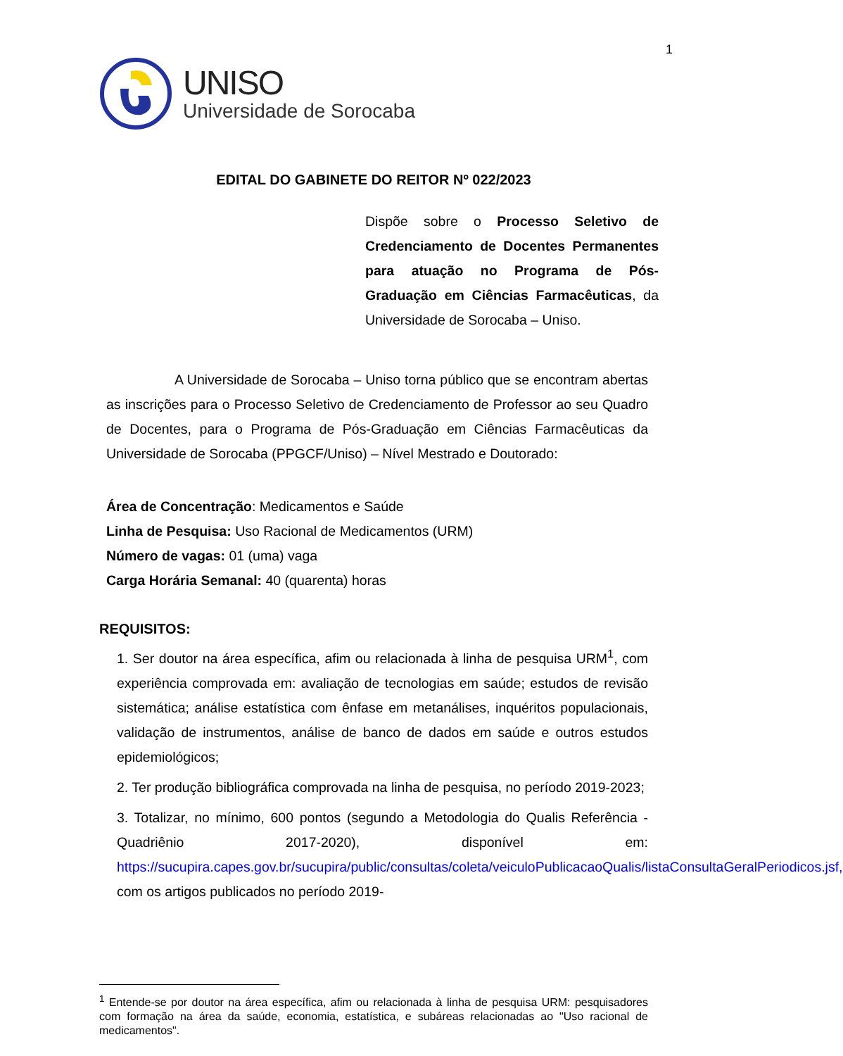1
UNISO
Universidade de Sorocaba
EDITAL DO GABINETE DO REITOR Nº 022/2023
Dispõe sobre o Processo Seletivo de Credenciamento de Docentes Permanentes para atuação no Programa de Pós-Graduação em Ciências Farmacêuticas, da Universidade de Sorocaba – Uniso.
A Universidade de Sorocaba – Uniso torna público que se encontram abertas as inscrições para o Processo Seletivo de Credenciamento de Professor ao seu Quadro de Docentes, para o Programa de Pós-Graduação em Ciências Farmacêuticas da Universidade de Sorocaba (PPGCF/Uniso) – Nível Mestrado e Doutorado:
Área de Concentração: Medicamentos e Saúde
Linha de Pesquisa: Uso Racional de Medicamentos (URM)
Número de vagas: 01 (uma) vaga
Carga Horária Semanal: 40 (quarenta) horas
REQUISITOS:
1. Ser doutor na área específica, afim ou relacionada à linha de pesquisa URM<sup>1</sup>, com experiência comprovada em: avaliação de tecnologias em saúde; estudos de revisão sistemática; análise estatística com ênfase em metanálises, inquéritos populacionais, validação de instrumentos, análise de banco de dados em saúde e outros estudos epidemiológicos;
2. Ter produção bibliográfica comprovada na linha de pesquisa, no período 2019-2023;
3. Totalizar, no mínimo, 600 pontos (segundo a Metodologia do Qualis Referência - Quadriênio 2017-2020), disponível em: https://sucupira.capes.gov.br/sucupira/public/consultas/coleta/veiculoPublicacaoQualis/listaConsultaGeralPeriodicos.jsf, com os artigos publicados no período 2019-
<sup>1</sup> Entende-se por doutor na área específica, afim ou relacionada à linha de pesquisa URM: pesquisadores com formação na área da saúde, economia, estatística, e subáreas relacionadas ao "Uso racional de medicamentos".